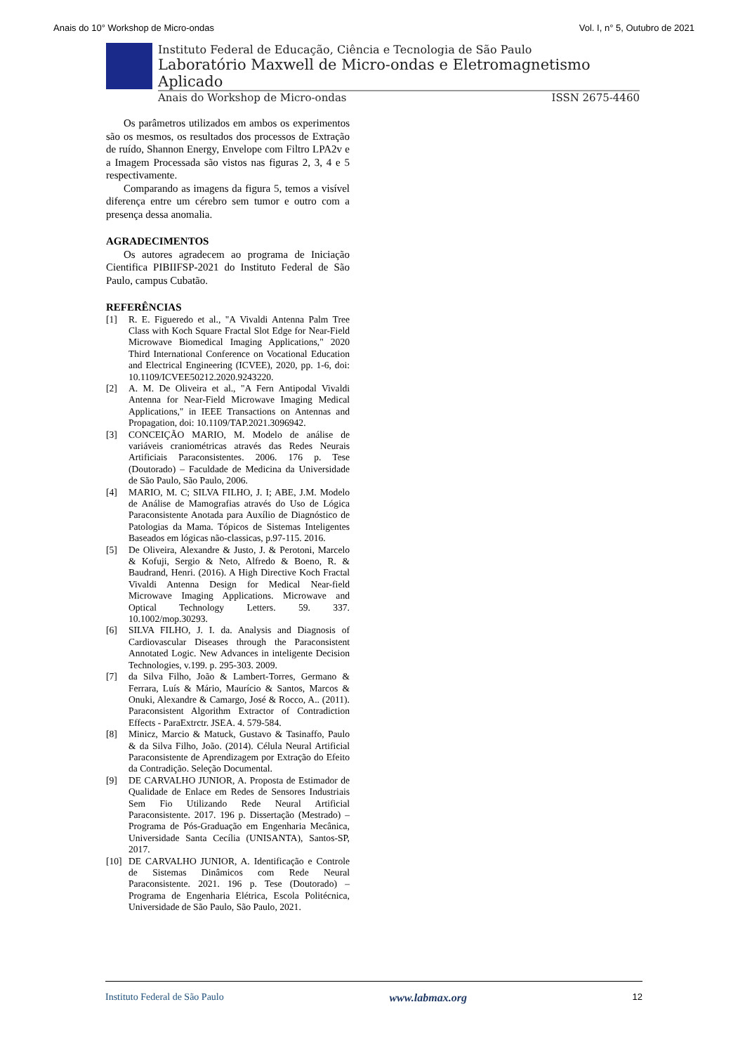Anais do 10° Workshop de Micro-ondas Vol. I, n° 5, Outubro de 2021
Instituto Federal de Educação, Ciência e Tecnologia de São Paulo
Laboratório Maxwell de Micro-ondas e Eletromagnetismo Aplicado
Anais do Workshop de Micro-ondas ISSN 2675-4460
Os parâmetros utilizados em ambos os experimentos são os mesmos, os resultados dos processos de Extração de ruído, Shannon Energy, Envelope com Filtro LPA2v e a Imagem Processada são vistos nas figuras 2, 3, 4 e 5 respectivamente.
Comparando as imagens da figura 5, temos a visível diferença entre um cérebro sem tumor e outro com a presença dessa anomalia.
AGRADECIMENTOS
Os autores agradecem ao programa de Iniciação Cientifica PIBIIFSP-2021 do Instituto Federal de São Paulo, campus Cubatão.
REFERÊNCIAS
[1] R. E. Figueredo et al., "A Vivaldi Antenna Palm Tree Class with Koch Square Fractal Slot Edge for Near-Field Microwave Biomedical Imaging Applications," 2020 Third International Conference on Vocational Education and Electrical Engineering (ICVEE), 2020, pp. 1-6, doi: 10.1109/ICVEE50212.2020.9243220.
[2] A. M. De Oliveira et al., "A Fern Antipodal Vivaldi Antenna for Near-Field Microwave Imaging Medical Applications," in IEEE Transactions on Antennas and Propagation, doi: 10.1109/TAP.2021.3096942.
[3] CONCEIÇÃO MARIO, M. Modelo de análise de variáveis craniométricas através das Redes Neurais Artificiais Paraconsistentes. 2006. 176 p. Tese (Doutorado) – Faculdade de Medicina da Universidade de São Paulo, São Paulo, 2006.
[4] MARIO, M. C; SILVA FILHO, J. I; ABE, J.M. Modelo de Análise de Mamografias através do Uso de Lógica Paraconsistente Anotada para Auxílio de Diagnóstico de Patologias da Mama. Tópicos de Sistemas Inteligentes Baseados em lógicas não-classicas, p.97-115. 2016.
[5] De Oliveira, Alexandre & Justo, J. & Perotoni, Marcelo & Kofuji, Sergio & Neto, Alfredo & Boeno, R. & Baudrand, Henri. (2016). A High Directive Koch Fractal Vivaldi Antenna Design for Medical Near-field Microwave Imaging Applications. Microwave and Optical Technology Letters. 59. 337. 10.1002/mop.30293.
[6] SILVA FILHO, J. I. da. Analysis and Diagnosis of Cardiovascular Diseases through the Paraconsistent Annotated Logic. New Advances in inteligente Decision Technologies, v.199. p. 295-303. 2009.
[7] da Silva Filho, João & Lambert-Torres, Germano & Ferrara, Luís & Mário, Maurício & Santos, Marcos & Onuki, Alexandre & Camargo, José & Rocco, A.. (2011). Paraconsistent Algorithm Extractor of Contradiction Effects - ParaExtrctr. JSEA. 4. 579-584.
[8] Minicz, Marcio & Matuck, Gustavo & Tasinaffo, Paulo & da Silva Filho, João. (2014). Célula Neural Artificial Paraconsistente de Aprendizagem por Extração do Efeito da Contradição. Seleção Documental.
[9] DE CARVALHO JUNIOR, A. Proposta de Estimador de Qualidade de Enlace em Redes de Sensores Industriais Sem Fio Utilizando Rede Neural Artificial Paraconsistente. 2017. 196 p. Dissertação (Mestrado) – Programa de Pós-Graduação em Engenharia Mecânica, Universidade Santa Cecília (UNISANTA), Santos-SP, 2017.
[10] DE CARVALHO JUNIOR, A. Identificação e Controle de Sistemas Dinâmicos com Rede Neural Paraconsistente. 2021. 196 p. Tese (Doutorado) – Programa de Engenharia Elétrica, Escola Politécnica, Universidade de São Paulo, São Paulo, 2021.
Instituto Federal de São Paulo www.labmax.org 12